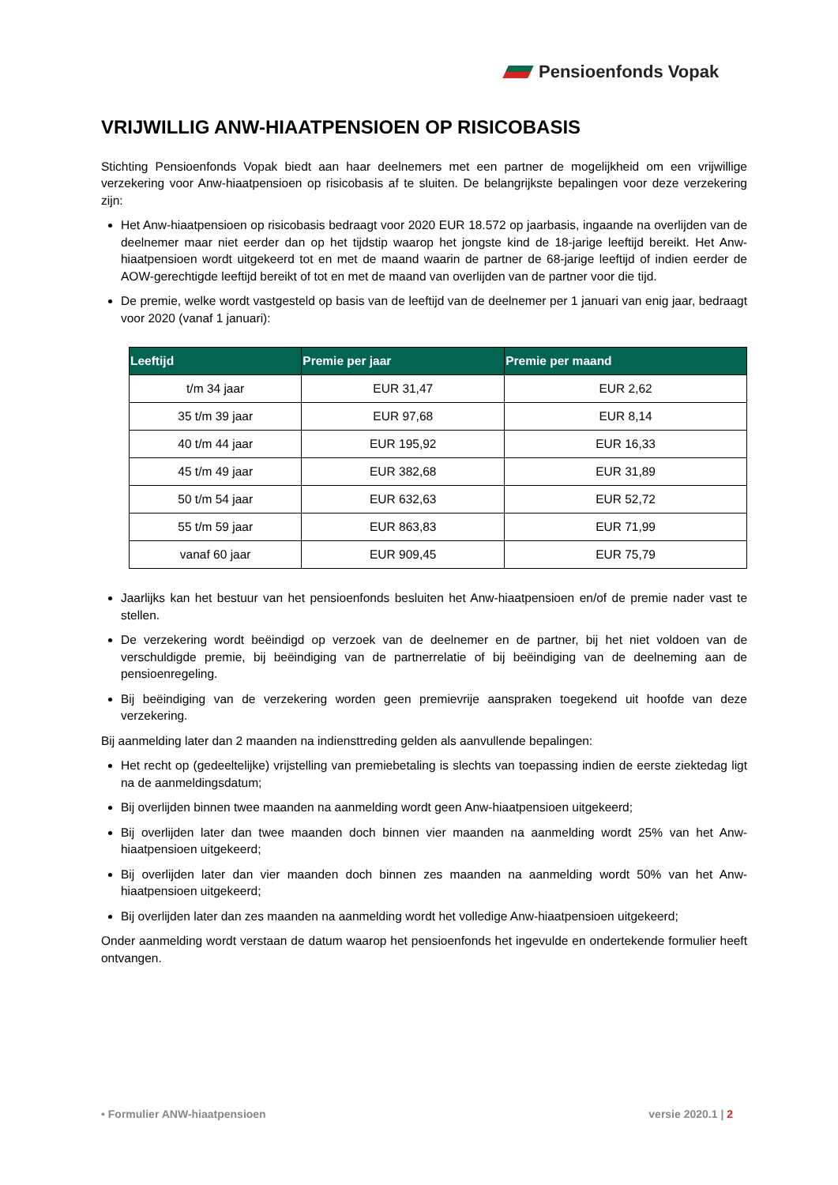Pensioenfonds Vopak
VRIJWILLIG ANW-HIAATPENSIOEN OP RISICOBASIS
Stichting Pensioenfonds Vopak biedt aan haar deelnemers met een partner de mogelijkheid om een vrijwillige verzekering voor Anw-hiaatpensioen op risicobasis af te sluiten. De belangrijkste bepalingen voor deze verzekering zijn:
Het Anw-hiaatpensioen op risicobasis bedraagt voor 2020 EUR 18.572 op jaarbasis, ingaande na overlijden van de deelnemer maar niet eerder dan op het tijdstip waarop het jongste kind de 18-jarige leeftijd bereikt. Het Anw-hiaatpensioen wordt uitgekeerd tot en met de maand waarin de partner de 68-jarige leeftijd of indien eerder de AOW-gerechtigde leeftijd bereikt of tot en met de maand van overlijden van de partner voor die tijd.
De premie, welke wordt vastgesteld op basis van de leeftijd van de deelnemer per 1 januari van enig jaar, bedraagt voor 2020 (vanaf 1 januari):
| Leeftijd | Premie per jaar | Premie per maand |
| --- | --- | --- |
| t/m 34 jaar | EUR 31,47 | EUR 2,62 |
| 35 t/m 39 jaar | EUR 97,68 | EUR 8,14 |
| 40 t/m 44 jaar | EUR 195,92 | EUR 16,33 |
| 45 t/m 49 jaar | EUR 382,68 | EUR 31,89 |
| 50 t/m 54 jaar | EUR 632,63 | EUR 52,72 |
| 55 t/m 59 jaar | EUR 863,83 | EUR 71,99 |
| vanaf 60 jaar | EUR 909,45 | EUR 75,79 |
Jaarlijks kan het bestuur van het pensioenfonds besluiten het Anw-hiaatpensioen en/of de premie nader vast te stellen.
De verzekering wordt beëindigd op verzoek van de deelnemer en de partner, bij het niet voldoen van de verschuldigde premie, bij beëindiging van de partnerrelatie of bij beëindiging van de deelneming aan de pensioenregeling.
Bij beëindiging van de verzekering worden geen premievrije aanspraken toegekend uit hoofde van deze verzekering.
Bij aanmelding later dan 2 maanden na indiensttreding gelden als aanvullende bepalingen:
Het recht op (gedeeltelijke) vrijstelling van premiebetaling is slechts van toepassing indien de eerste ziektedag ligt na de aanmeldingsdatum;
Bij overlijden binnen twee maanden na aanmelding wordt geen Anw-hiaatpensioen uitgekeerd;
Bij overlijden later dan twee maanden doch binnen vier maanden na aanmelding wordt 25% van het Anw-hiaatpensioen uitgekeerd;
Bij overlijden later dan vier maanden doch binnen zes maanden na aanmelding wordt 50% van het Anw-hiaatpensioen uitgekeerd;
Bij overlijden later dan zes maanden na aanmelding wordt het volledige Anw-hiaatpensioen uitgekeerd;
Onder aanmelding wordt verstaan de datum waarop het pensioenfonds het ingevulde en ondertekende formulier heeft ontvangen.
• Formulier ANW-hiaatpensioen versie 2020.1 | 2